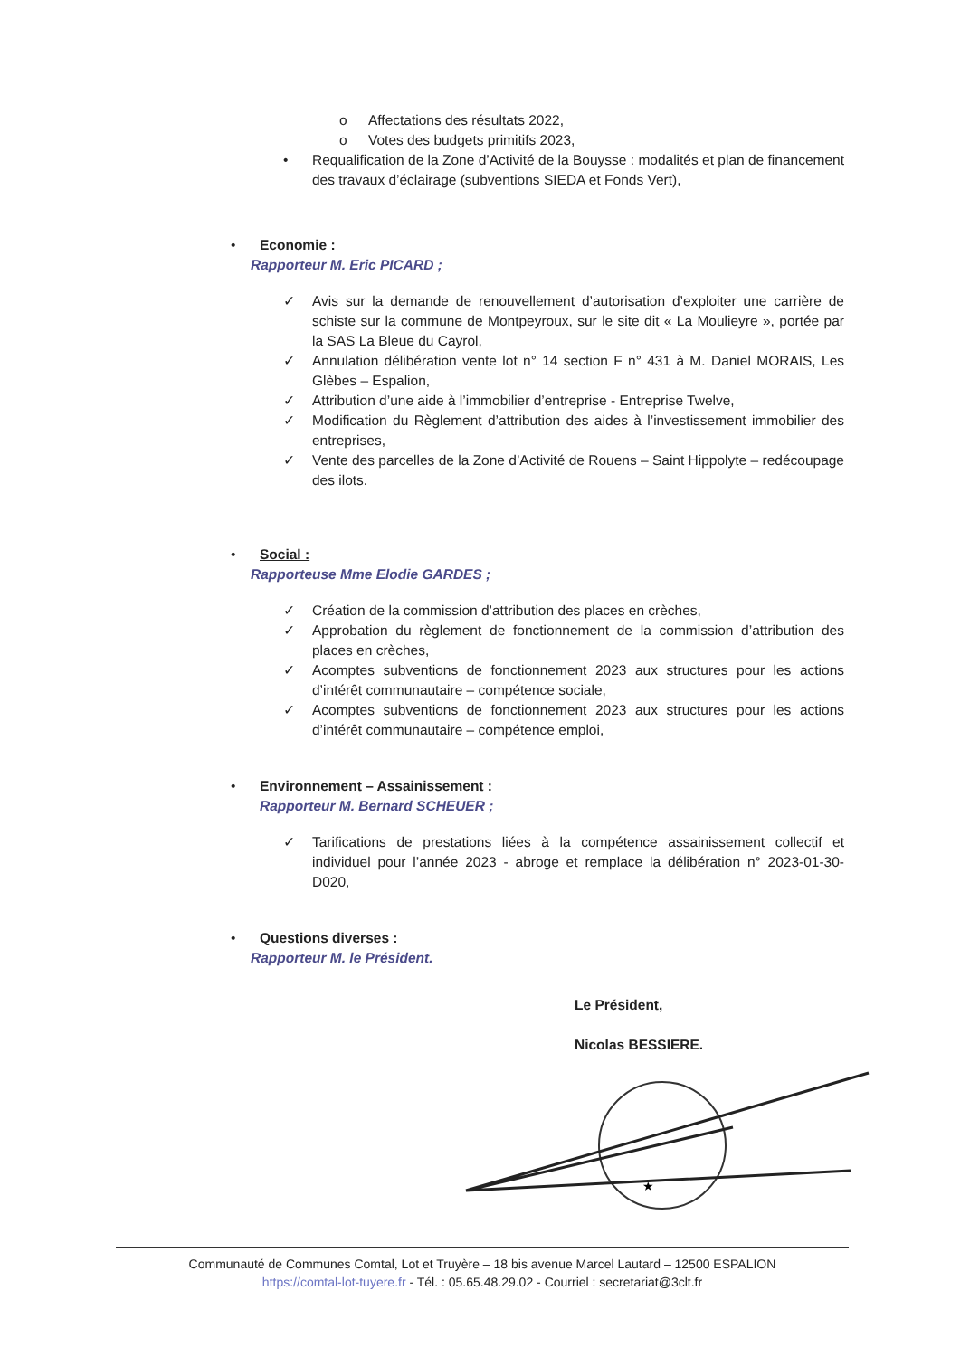o Affectations des résultats 2022,
o Votes des budgets primitifs 2023,
• Requalification de la Zone d’Activité de la Bouysse : modalités et plan de financement des travaux d’éclairage (subventions SIEDA et Fonds Vert),
• Economie :
Rapporteur M. Eric PICARD ;
✓ Avis sur la demande de renouvellement d’autorisation d’exploiter une carrière de schiste sur la commune de Montpeyroux, sur le site dit « La Moulieyre », portée par la SAS La Bleue du Cayrol,
✓ Annulation délibération vente lot n° 14 section F n° 431 à M. Daniel MORAIS, Les Glèbes – Espalion,
✓ Attribution d’une aide à l’immobilier d’entreprise - Entreprise Twelve,
✓ Modification du Règlement d’attribution des aides à l’investissement immobilier des entreprises,
✓ Vente des parcelles de la Zone d’Activité de Rouens – Saint Hippolyte – redécoupage des ilots.
• Social :
Rapporteuse Mme Elodie GARDES ;
✓ Création de la commission d’attribution des places en crèches,
✓ Approbation du règlement de fonctionnement de la commission d’attribution des places en crèches,
✓ Acomptes subventions de fonctionnement 2023 aux structures pour les actions d’intérêt communautaire – compétence sociale,
✓ Acomptes subventions de fonctionnement 2023 aux structures pour les actions d’intérêt communautaire – compétence emploi,
• Environnement – Assainissement :
Rapporteur M. Bernard SCHEUER ;
✓ Tarifications de prestations liées à la compétence assainissement collectif et individuel pour l’année 2023 - abroge et remplace la délibération n° 2023-01-30-D020,
• Questions diverses :
Rapporteur M. le Président.
Le Président,
Nicolas BESSIERE.
★
Communauté de Communes Comtal, Lot et Truyère – 18 bis avenue Marcel Lautard – 12500 ESPALION
https://comtal-lot-tuyere.fr - Tél. : 05.65.48.29.02 - Courriel : secretariat@3clt.fr